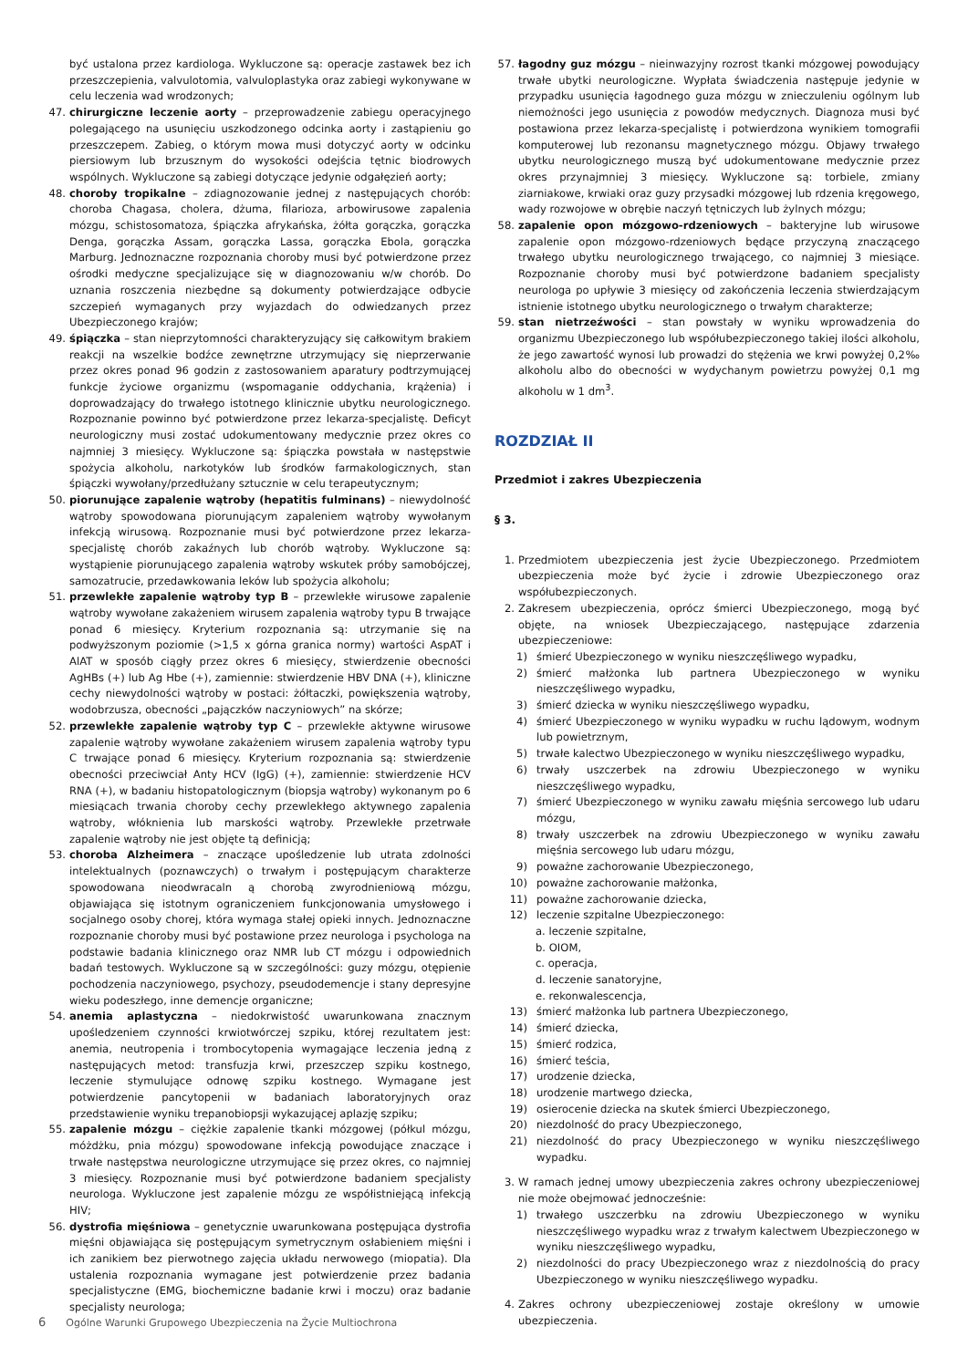być ustalona przez kardiologa. Wykluczone są: operacje zastawek bez ich przeszczepienia, valvulotomia, valvuloplastyka oraz zabiegi wykonywane w celu leczenia wad wrodzonych;
47. chirurgiczne leczenie aorty – przeprowadzenie zabiegu operacyjnego polegającego na usunięciu uszkodzonego odcinka aorty i zastąpieniu go przeszczepem. Zabieg, o którym mowa musi dotyczyć aorty w odcinku piersiowym lub brzusznym do wysokości odejścia tętnic biodrowych wspólnych. Wykluczone są zabiegi dotyczące jedynie odgałęzień aorty;
48. choroby tropikalne – zdiagnozowanie jednej z następujących chorób: choroba Chagasa, cholera, dżuma, filarioza, arbowirusowe zapalenia mózgu, schistosomatoza, śpiączka afrykańska, żółta gorączka, gorączka Denga, gorączka Assam, gorączka Lassa, gorączka Ebola, gorączka Marburg. Jednoznaczne rozpoznania choroby musi być potwierdzone przez ośrodki medyczne specjalizujące się w diagnozowaniu w/w chorób. Do uznania roszczenia niezbędne są dokumenty potwierdzające odbycie szczepień wymaganych przy wyjazdach do odwiedzanych przez Ubezpieczonego krajów;
49. śpiączka – stan nieprzytomności charakteryzujący się całkowitym brakiem reakcji na wszelkie bodźce zewnętrzne utrzymujący się nieprzerwanie przez okres ponad 96 godzin z zastosowaniem aparatury podtrzymującej funkcje życiowe organizmu (wspomaganie oddychania, krążenia) i doprowadzający do trwałego istotnego klinicznie ubytku neurologicznego. Rozpoznanie powinno być potwierdzone przez lekarza-specjalistę. Deficyt neurologiczny musi zostać udokumentowany medycznie przez okres co najmniej 3 miesięcy. Wykluczone są: śpiączka powstała w następstwie spożycia alkoholu, narkotyków lub środków farmakologicznych, stan śpiączki wywołany/przedłużany sztucznie w celu terapeutycznym;
50. piorunujące zapalenie wątroby (hepatitis fulminans) – niewydolność wątroby spowodowana piorunującym zapaleniem wątroby wywołanym infekcją wirusową. Rozpoznanie musi być potwierdzone przez lekarza-specjalistę chorób zakaźnych lub chorób wątroby. Wykluczone są: wystąpienie piorunującego zapalenia wątroby wskutek próby samobójczej, samozatrucie, przedawkowania leków lub spożycia alkoholu;
51. przewlekłe zapalenie wątroby typ B – przewlekłe wirusowe zapalenie wątroby wywołane zakażeniem wirusem zapalenia wątroby typu B trwające ponad 6 miesięcy. Kryterium rozpoznania są: utrzymanie się na podwyższonym poziomie (>1,5 x górna granica normy) wartości AspAT i AlAT w sposób ciągły przez okres 6 miesięcy, stwierdzenie obecności AgHBs (+) lub Ag Hbe (+), zamiennie: stwierdzenie HBV DNA (+), kliniczne cechy niewydolności wątroby w postaci: żółtaczki, powiększenia wątroby, wodobrzusza, obecności „pajączków naczyniowych” na skórze;
52. przewlekłe zapalenie wątroby typ C – przewlekłe aktywne wirusowe zapalenie wątroby wywołane zakażeniem wirusem zapalenia wątroby typu C trwające ponad 6 miesięcy. Kryterium rozpoznania są: stwierdzenie obecności przeciwciał Anty HCV (IgG) (+), zamiennie: stwierdzenie HCV RNA (+), w badaniu histopatologicznym (biopsja wątroby) wykonanym po 6 miesiącach trwania choroby cechy przewlekłego aktywnego zapalenia wątroby, włóknienia lub marskości wątroby. Przewlekłe przetrwałe zapalenie wątroby nie jest objęte tą definicją;
53. choroba Alzheimera – znaczące upośledzenie lub utrata zdolności intelektualnych (poznawczych) o trwałym i postępującym charakterze spowodowana nieodwracaln ą chorobą zwyrodnieniową mózgu, objawiająca się istotnym ograniczeniem funkcjonowania umysłowego i socjalnego osoby chorej, która wymaga stałej opieki innych. Jednoznaczne rozpoznanie choroby musi być postawione przez neurologa i psychologa na podstawie badania klinicznego oraz NMR lub CT mózgu i odpowiednich badań testowych. Wykluczone są w szczególności: guzy mózgu, otępienie pochodzenia naczyniowego, psychozy, pseudodemencje i stany depresyjne wieku podeszłego, inne demencje organiczne;
54. anemia aplastyczna – niedokrwistość uwarunkowana znacznym upośledzeniem czynności krwiotwórczej szpiku, której rezultatem jest: anemia, neutropenia i trombocytopenia wymagające leczenia jedną z następujących metod: transfuzja krwi, przeszczep szpiku kostnego, leczenie stymulujące odnowę szpiku kostnego. Wymagane jest potwierdzenie pancytopenii w badaniach laboratoryjnych oraz przedstawienie wyniku trepanobiopsji wykazującej aplazję szpiku;
55. zapalenie mózgu – ciężkie zapalenie tkanki mózgowej (półkul mózgu, móżdżku, pnia mózgu) spowodowane infekcją powodujące znaczące i trwałe następstwa neurologiczne utrzymujące się przez okres, co najmniej 3 miesięcy. Rozpoznanie musi być potwierdzone badaniem specjalisty neurologa. Wykluczone jest zapalenie mózgu ze współistniejącą infekcją HIV;
56. dystrofia mięśniowa – genetycznie uwarunkowana postępująca dystrofia mięśni objawiająca się postępującym symetrycznym osłabieniem mięśni i ich zanikiem bez pierwotnego zajęcia układu nerwowego (miopatia). Dla ustalenia rozpoznania wymagane jest potwierdzenie przez badania specjalistyczne (EMG, biochemiczne badanie krwi i moczu) oraz badanie specjalisty neurologa;
57. łagodny guz mózgu – nieinwazyjny rozrost tkanki mózgowej powodujący trwałe ubytki neurologiczne. Wypłata świadczenia następuje jedynie w przypadku usunięcia łagodnego guza mózgu w znieczuleniu ogólnym lub niemożności jego usunięcia z powodów medycznych. Diagnoza musi być postawiona przez lekarza-specjalistę i potwierdzona wynikiem tomografii komputerowej lub rezonansu magnetycznego mózgu. Objawy trwałego ubytku neurologicznego muszą być udokumentowane medycznie przez okres przynajmniej 3 miesięcy. Wykluczone są: torbiele, zmiany ziarniakowe, krwiaki oraz guzy przysadki mózgowej lub rdzenia kręgowego, wady rozwojowe w obrębie naczyń tętniczych lub żylnych mózgu;
58. zapalenie opon mózgowo-rdzeniowych – bakteryjne lub wirusowe zapalenie opon mózgowo-rdzeniowych będące przyczyną znaczącego trwałego ubytku neurologicznego trwającego, co najmniej 3 miesiące. Rozpoznanie choroby musi być potwierdzone badaniem specjalisty neurologa po upływie 3 miesięcy od zakończenia leczenia stwierdzającym istnienie istotnego ubytku neurologicznego o trwałym charakterze;
59. stan nietrzeźwości – stan powstały w wyniku wprowadzenia do organizmu Ubezpieczonego lub współubezpieczonego takiej ilości alkoholu, że jego zawartość wynosi lub prowadzi do stężenia we krwi powyżej 0,2‰ alkoholu albo do obecności w wydychanym powietrzu powyżej 0,1 mg alkoholu w 1 dm<sup>3</sup>.
ROZDZIAŁ II
Przedmiot i zakres Ubezpieczenia
§ 3.
1. Przedmiotem ubezpieczenia jest życie Ubezpieczonego. Przedmiotem ubezpieczenia może być życie i zdrowie Ubezpieczonego oraz współubezpieczonych.
2. Zakresem ubezpieczenia, oprócz śmierci Ubezpieczonego, mogą być objęte, na wniosek Ubezpieczającego, następujące zdarzenia ubezpieczeniowe:
1) śmierć Ubezpieczonego w wyniku nieszczęśliwego wypadku,
2) śmierć małżonka lub partnera Ubezpieczonego w wyniku nieszczęśliwego wypadku,
3) śmierć dziecka w wyniku nieszczęśliwego wypadku,
4) śmierć Ubezpieczonego w wyniku wypadku w ruchu lądowym, wodnym lub powietrznym,
5) trwałe kalectwo Ubezpieczonego w wyniku nieszczęśliwego wypadku,
6) trwały uszczerbek na zdrowiu Ubezpieczonego w wyniku nieszczęśliwego wypadku,
7) śmierć Ubezpieczonego w wyniku zawału mięśnia sercowego lub udaru mózgu,
8) trwały uszczerbek na zdrowiu Ubezpieczonego w wyniku zawału mięśnia sercowego lub udaru mózgu,
9) poważne zachorowanie Ubezpieczonego,
10) poważne zachorowanie małżonka,
11) poważne zachorowanie dziecka,
12) leczenie szpitalne Ubezpieczonego:
a. leczenie szpitalne,
b. OIOM,
c. operacja,
d. leczenie sanatoryjne,
e. rekonwalescencja,
13) śmierć małżonka lub partnera Ubezpieczonego,
14) śmierć dziecka,
15) śmierć rodzica,
16) śmierć teścia,
17) urodzenie dziecka,
18) urodzenie martwego dziecka,
19) osierocenie dziecka na skutek śmierci Ubezpieczonego,
20) niezdolność do pracy Ubezpieczonego,
21) niezdolność do pracy Ubezpieczonego w wyniku nieszczęśliwego wypadku.
3. W ramach jednej umowy ubezpieczenia zakres ochrony ubezpieczeniowej nie może obejmować jednocześnie:
1) trwałego uszczerbku na zdrowiu Ubezpieczonego w wyniku nieszczęśliwego wypadku wraz z trwałym kalectwem Ubezpieczonego w wyniku nieszczęśliwego wypadku,
2) niezdolności do pracy Ubezpieczonego wraz z niezdolnością do pracy Ubezpieczonego w wyniku nieszczęśliwego wypadku.
4. Zakres ochrony ubezpieczeniowej zostaje określony w umowie ubezpieczenia.
6 Ogólne Warunki Grupowego Ubezpieczenia na Życie Multiochrona